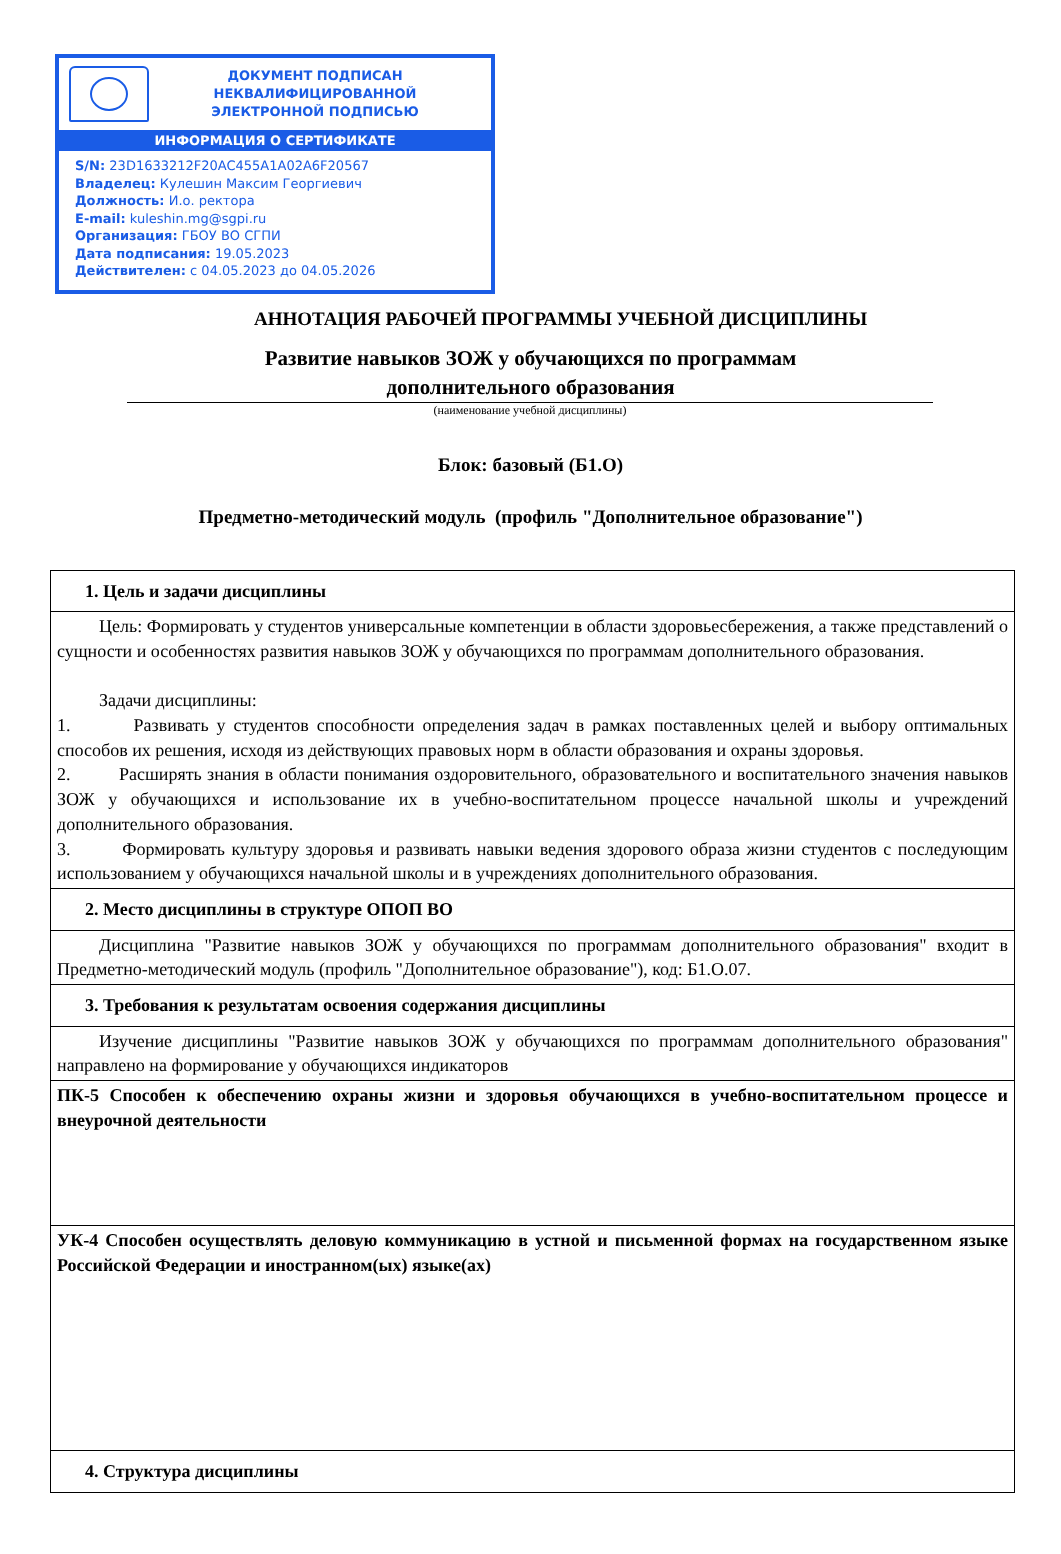ДОКУМЕНТ ПОДПИСАН
НЕКВАЛИФИЦИРОВАННОЙ
ЭЛЕКТРОННОЙ ПОДПИСЬЮ
ИНФОРМАЦИЯ О СЕРТИФИКАТЕ
S/N: 23D1633212F20AC455A1A02A6F20567
Владелец: Кулешин Максим Георгиевич
Должность: И.о. ректора
E-mail: kuleshin.mg@sgpi.ru
Организация: ГБОУ ВО СГПИ
Дата подписания: 19.05.2023
Действителен: с 04.05.2023 до 04.05.2026
АННОТАЦИЯ РАБОЧЕЙ ПРОГРАММЫ УЧЕБНОЙ ДИСЦИПЛИНЫ
Развитие навыков ЗОЖ у обучающихся по программам
дополнительного образования
(наименование учебной дисциплины)
Блок: базовый (Б1.О)
Предметно-методический модуль (профиль "Дополнительное образование")
| 1. Цель и задачи дисциплины |
| Цель: Формировать у студентов универсальные компетенции в области здоровьесбережения, а также представлений о сущности и особенностях развития навыков ЗОЖ у обучающихся по программам дополнительного образования. Задачи дисциплины: 1. Развивать у студентов способности определения задач в рамках поставленных целей и выбору оптимальных способов их решения, исходя из действующих правовых норм в области образования и охраны здоровья. 2. Расширять знания в области понимания оздоровительного, образовательного и воспитательного значения навыков ЗОЖ у обучающихся и использование их в учебно-воспитательном процессе начальной школы и учреждений дополнительного образования. 3. Формировать культуру здоровья и развивать навыки ведения здорового образа жизни студентов с последующим использованием у обучающихся начальной школы и в учреждениях дополнительного образования. |
| 2. Место дисциплины в структуре ОПОП ВО |
| Дисциплина "Развитие навыков ЗОЖ у обучающихся по программам дополнительного образования" входит в Предметно-методический модуль (профиль "Дополнительное образование"), код: Б1.О.07. |
| 3. Требования к результатам освоения содержания дисциплины |
| Изучение дисциплины "Развитие навыков ЗОЖ у обучающихся по программам дополнительного образования" направлено на формирование у обучающихся индикаторов |
| ПК-5 Способен к обеспечению охраны жизни и здоровья обучающихся в учебно-воспитательном процессе и внеурочной деятельности |
| УК-4 Способен осуществлять деловую коммуникацию в устной и письменной формах на государственном языке Российской Федерации и иностранном(ых) языке(ах) |
| 4. Структура дисциплины |